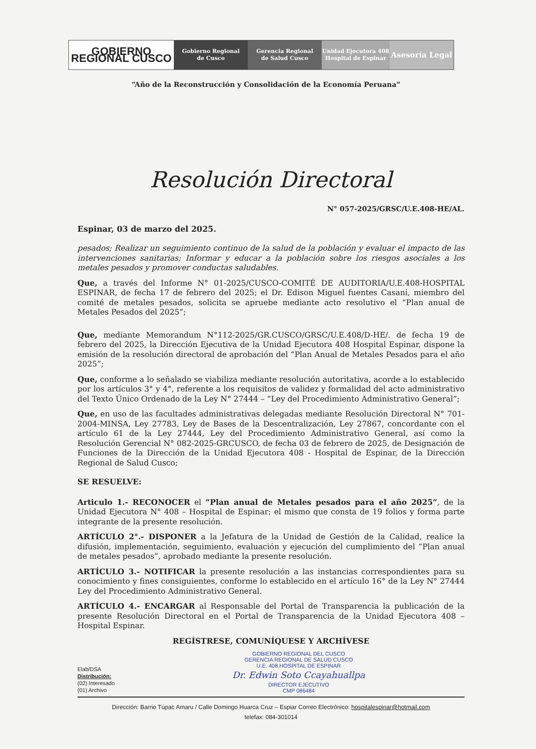GOBIERNO REGIONAL CUSCO Gobierno Regional
de Cusco
Gerencia Regional
de Salud Cusco
Unidad Ejecutora 408
Hospital de Espinar
Asesoría Legal
“Año de la Reconstrucción y Consolidación de la Economía Peruana”
Resolución Directoral
N° 057-2025/GRSC/U.E.408-HE/AL.
Espinar, 03 de marzo del 2025.
pesados; Realizar un seguimiento continuo de la salud de la población y evaluar el impacto de las intervenciones sanitarias; Informar y educar a la población sobre los riesgos asociales a los metales pesados y promover conductas saludables.
Que, a través del Informe N° 01-2025/CUSCO-COMITÉ DE AUDITORIA/U.E.408-HOSPITAL ESPINAR, de fecha 17 de febrero del 2025; el Dr. Edison Miguel fuentes Casani, miembro del comité de metales pesados, solicita se apruebe mediante acto resolutivo el “Plan anual de Metales Pesados del 2025”;
Que, mediante Memorandum N°112-2025/GR.CUSCO/GRSC/U.E.408/D-HE/. de fecha 19 de febrero del 2025, la Dirección Ejecutiva de la Unidad Ejecutora 408 Hospital Espinar, dispone la emisión de la resolución directoral de aprobación del “Plan Anual de Metales Pesados para el año 2025”;
Que, conforme a lo señalado se viabiliza mediante resolución autoritativa, acorde a lo establecido por los artículos 3° y 4°, referente a los requisitos de validez y formalidad del acto administrativo del Texto Único Ordenado de la Ley N° 27444 – “Ley del Procedimiento Administrativo General”;
Que, en uso de las facultades administrativas delegadas mediante Resolución Directoral N° 701-2004-MINSA, Ley 27783, Ley de Bases de la Descentralización, Ley 27867, concordante con el artículo 61 de la Ley 27444, Ley del Procedimiento Administrativo General, así como la Resolución Gerencial N° 082-2025-GRCUSCO, de fecha 03 de febrero de 2025, de Designación de Funciones de la Dirección de la Unidad Ejecutora 408 - Hospital de Espinar, de la Dirección Regional de Salud Cusco;
SE RESUELVE:
Articulo 1.- RECONOCER el “Plan anual de Metales pesados para el año 2025”, de la Unidad Ejecutora N° 408 – Hospital de Espinar; el mismo que consta de 19 folios y forma parte integrante de la presente resolución.
ARTÍCULO 2°.- DISPONER a la Jefatura de la Unidad de Gestión de la Calidad, realice la difusión, implementación, seguimiento, evaluación y ejecución del cumplimiento del “Plan anual de metales pesados”, aprobado mediante la presente resolución.
ARTÍCULO 3.- NOTIFICAR la presente resolución a las instancias correspondientes para su conocimiento y fines consiguientes, conforme lo establecido en el artículo 16° de la Ley N° 27444 Ley del Procedimiento Administrativo General.
ARTÍCULO 4.- ENCARGAR al Responsable del Portal de Transparencia la publicación de la presente Resolución Directoral en el Portal de Transparencia de la Unidad Ejecutora 408 – Hospital Espinar.
REGÍSTRESE, COMUNÍQUESE Y ARCHÍVESE
Elab/DSA
Distribución:
(02) Interesado
(01) Archivo
GOBIERNO REGIONAL DEL CUSCO
GERENCIA REGIONAL DE SALUD CUSCO
U.E. 408 HOSPITAL DE ESPINAR
Dr. Edwin Soto Ccayahuallpa
DIRECTOR EJECUTIVO
CMP 086484
Dirección: Barrio Túpac Amaru / Calle Domingo Huarca Cruz – Espiar Correo Electrónico: hospitalespinar@hotmail.com
telefax: 084-301014